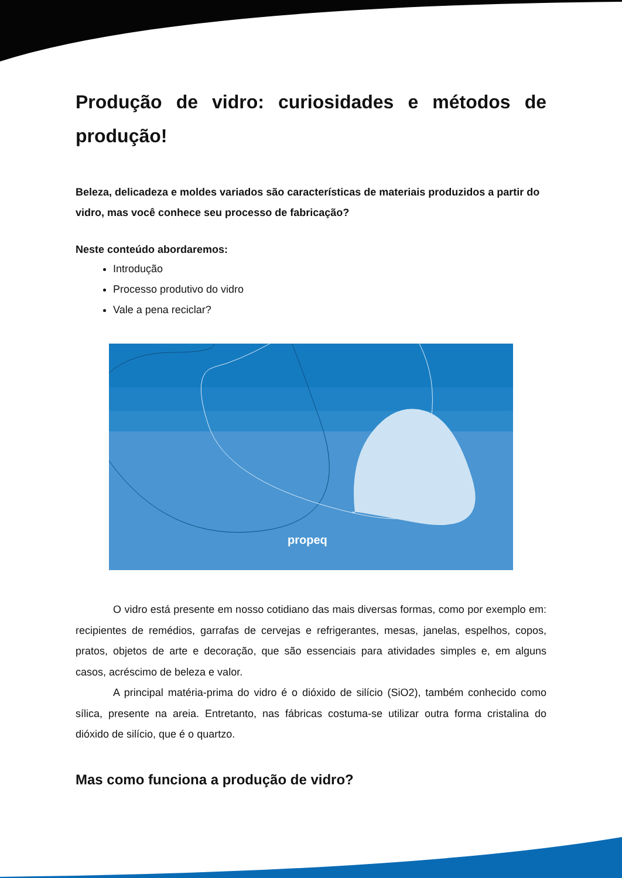Produção de vidro: curiosidades e métodos de produção!
Beleza, delicadeza e moldes variados são características de materiais produzidos a partir do vidro, mas você conhece seu processo de fabricação?
Neste conteúdo abordaremos:
Introdução
Processo produtivo do vidro
Vale a pena reciclar?
propeq
O vidro está presente em nosso cotidiano das mais diversas formas, como por exemplo em: recipientes de remédios, garrafas de cervejas e refrigerantes, mesas, janelas, espelhos, copos, pratos, objetos de arte e decoração, que são essenciais para atividades simples e, em alguns casos, acréscimo de beleza e valor.
A principal matéria-prima do vidro é o dióxido de silício (SiO2), também conhecido como sílica, presente na areia. Entretanto, nas fábricas costuma-se utilizar outra forma cristalina do dióxido de silício, que é o quartzo.
Mas como funciona a produção de vidro?